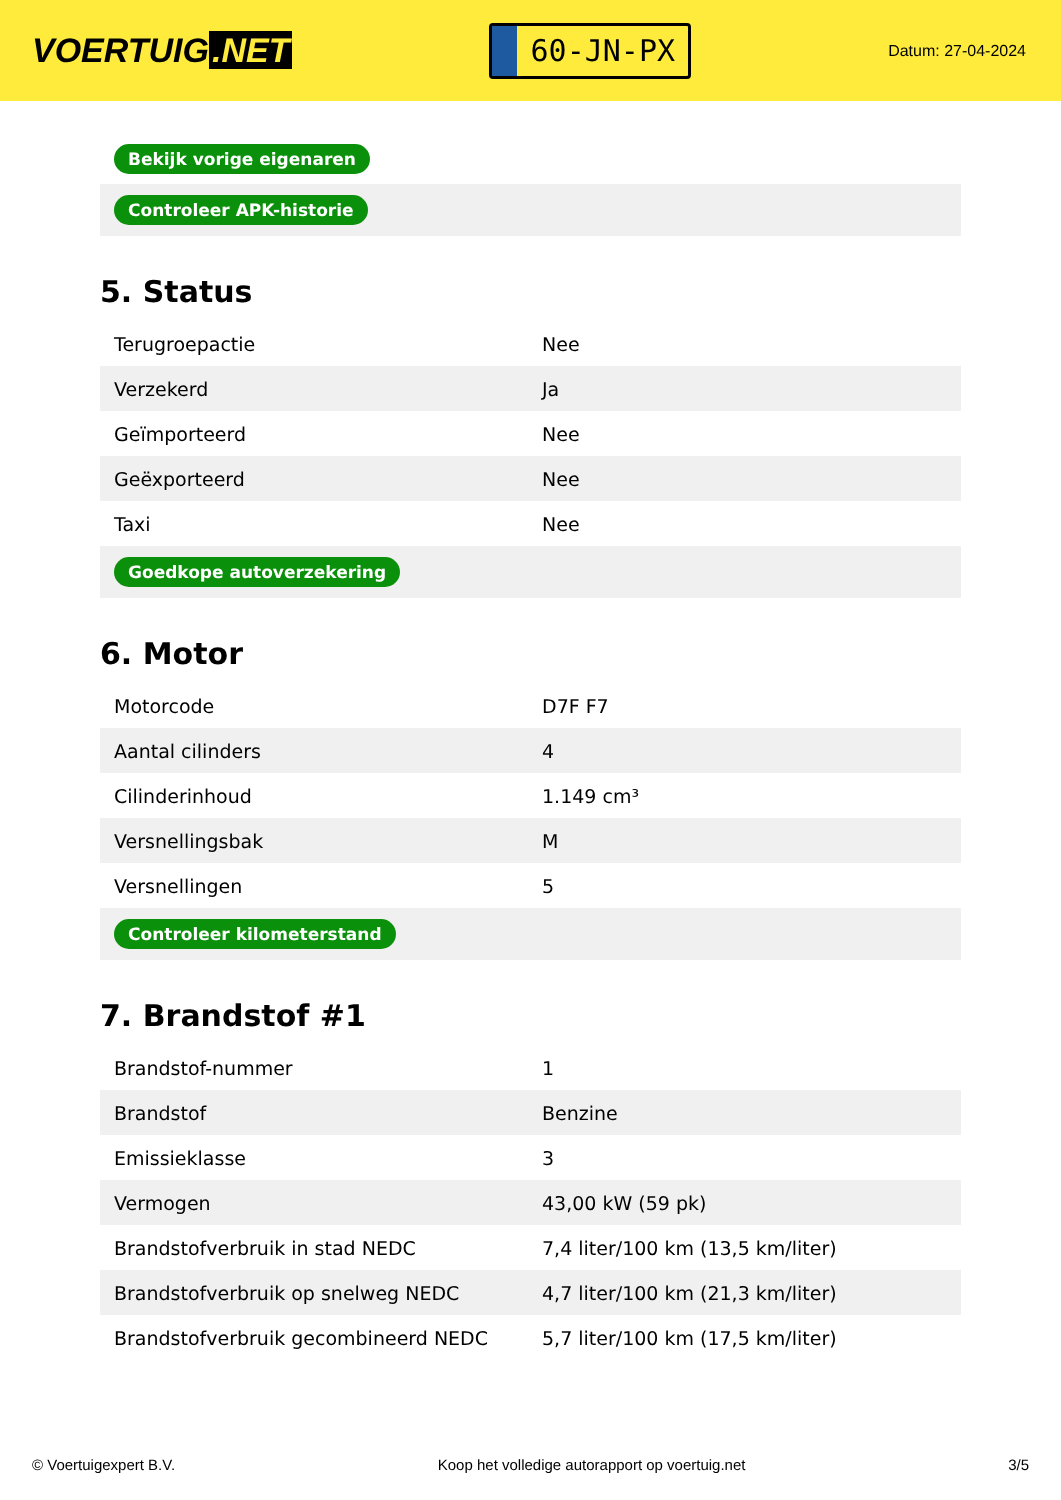VOERTUIG.NET
60-JN-PX
Datum: 27-04-2024
| Bekijk vorige eigenaren |
| Controleer APK-historie |
5. Status
| Terugroepactie | Nee |
| Verzekerd | Ja |
| Geïmporteerd | Nee |
| Geëxporteerd | Nee |
| Taxi | Nee |
| Goedkope autoverzekering | |
6. Motor
| Motorcode | D7F F7 |
| Aantal cilinders | 4 |
| Cilinderinhoud | 1.149 cm³ |
| Versnellingsbak | M |
| Versnellingen | 5 |
| Controleer kilometerstand | |
7. Brandstof #1
| Brandstof-nummer | 1 |
| Brandstof | Benzine |
| Emissieklasse | 3 |
| Vermogen | 43,00 kW (59 pk) |
| Brandstofverbruik in stad NEDC | 7,4 liter/100 km (13,5 km/liter) |
| Brandstofverbruik op snelweg NEDC | 4,7 liter/100 km (21,3 km/liter) |
| Brandstofverbruik gecombineerd NEDC | 5,7 liter/100 km (17,5 km/liter) |
© Voertuigexpert B.V. Koop het volledige autorapport op voertuig.net 3/5